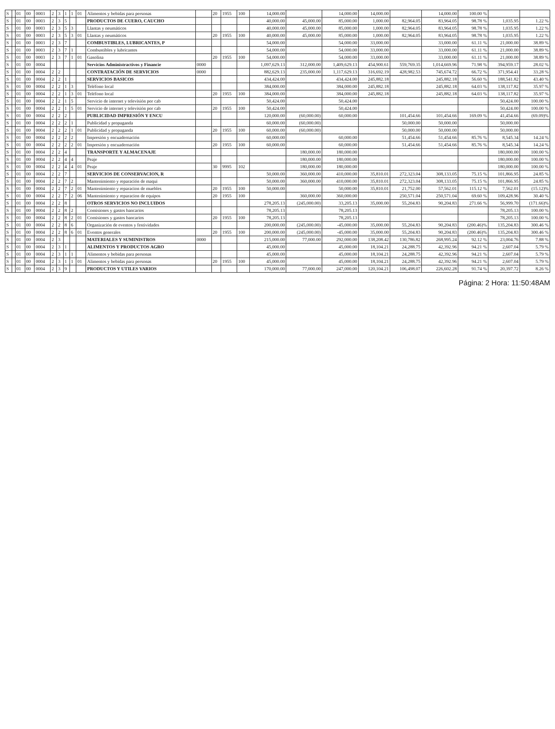| S | | 01 | 00 | 0003 | 2 | 3 | 1 | 1 | 01 | Alimentos y bebidas para personas | | 20 | 1955 | 100 | 14,000.00 | | 14,000.00 | 14,000.00 | | 14,000.00 | 100.00 % | | |
| S | | 01 | 00 | 0003 | 2 | 3 | 5 | | | PRODUCTOS DE CUERO, CAUCHO | | | | | 40,000.00 | 45,000.00 | 85,000.00 | 1,000.00 | 82,964.05 | 83,964.05 | 98.78 % | 1,035.95 | 1.22 % |
| S | | 01 | 00 | 0003 | 2 | 3 | 5 | 3 | | Llantas y neumáticos | | | | | 40,000.00 | 45,000.00 | 85,000.00 | 1,000.00 | 82,964.05 | 83,964.05 | 98.78 % | 1,035.95 | 1.22 % |
| S | | 01 | 00 | 0003 | 2 | 3 | 5 | 3 | 01 | Llantas y neumáticos | | 20 | 1955 | 100 | 40,000.00 | 45,000.00 | 85,000.00 | 1,000.00 | 82,964.05 | 83,964.05 | 98.78 % | 1,035.95 | 1.22 % |
| S | | 01 | 00 | 0003 | 2 | 3 | 7 | | | COMBUSTIBLES, LUBRICANTES, P | | | | | 54,000.00 | | 54,000.00 | 33,000.00 | | 33,000.00 | 61.11 % | 21,000.00 | 38.89 % |
| S | | 01 | 00 | 0003 | 2 | 3 | 7 | 1 | | Combustibles y lubricantes | | | | | 54,000.00 | | 54,000.00 | 33,000.00 | | 33,000.00 | 61.11 % | 21,000.00 | 38.89 % |
| S | | 01 | 00 | 0003 | 2 | 3 | 7 | 1 | 01 | Gasolina | | 20 | 1955 | 100 | 54,000.00 | | 54,000.00 | 33,000.00 | | 33,000.00 | 61.11 % | 21,000.00 | 38.89 % |
| S | | 01 | 00 | 0004 | | | | | | Servicios Administractivos y Financie | 0000 | | | | 1,097,629.13 | 312,000.00 | 1,409,629.13 | 454,900.61 | 559,769.35 | 1,014,669.96 | 71.98 % | 394,959.17 | 28.02 % |
| S | | 01 | 00 | 0004 | 2 | 2 | | | | CONTRATACIÓN DE SERVICIOS | 0000 | | | | 882,629.13 | 235,000.00 | 1,117,629.13 | 316,692.19 | 428,982.53 | 745,674.72 | 66.72 % | 371,954.41 | 33.28 % |
| S | | 01 | 00 | 0004 | 2 | 2 | 1 | | | SERVICIOS BASICOS | | | | | 434,424.00 | | 434,424.00 | 245,882.18 | | 245,882.18 | 56.60 % | 188,541.82 | 43.40 % |
| S | | 01 | 00 | 0004 | 2 | 2 | 1 | 3 | | Teléfono local | | | | | 384,000.00 | | 384,000.00 | 245,882.18 | | 245,882.18 | 64.03 % | 138,117.82 | 35.97 % |
| S | | 01 | 00 | 0004 | 2 | 2 | 1 | 3 | 01 | Teléfono local | | 20 | 1955 | 100 | 384,000.00 | | 384,000.00 | 245,882.18 | | 245,882.18 | 64.03 % | 138,117.82 | 35.97 % |
| S | | 01 | 00 | 0004 | 2 | 2 | 1 | 5 | | Servicio de internet y televisión por cab | | | | | 50,424.00 | | 50,424.00 | | | | | 50,424.00 | 100.00 % |
| S | | 01 | 00 | 0004 | 2 | 2 | 1 | 5 | 01 | Servicio de internet y televisión por cab | | 20 | 1955 | 100 | 50,424.00 | | 50,424.00 | | | | | 50,424.00 | 100.00 % |
| S | | 01 | 00 | 0004 | 2 | 2 | 2 | | | PUBLICIDAD IMPRESIÓN Y ENCU | | | | | 120,000.00 | (60,000.00) | 60,000.00 | | 101,454.66 | 101,454.66 | 169.09 % | 41,454.66 | (69.09)% |
| S | | 01 | 00 | 0004 | 2 | 2 | 2 | 1 | | Publicidad y propaganda | | | | | 60,000.00 | (60,000.00) | | | 50,000.00 | 50,000.00 | | 50,000.00 | |
| S | | 01 | 00 | 0004 | 2 | 2 | 2 | 1 | 01 | Publicidad y propaganda | | 20 | 1955 | 100 | 60,000.00 | (60,000.00) | | | 50,000.00 | 50,000.00 | | 50,000.00 | |
| S | | 01 | 00 | 0004 | 2 | 2 | 2 | 2 | | Impresión y encuadernación | | | | | 60,000.00 | | 60,000.00 | | 51,454.66 | 51,454.66 | 85.76 % | 8,545.34 | 14.24 % |
| S | | 01 | 00 | 0004 | 2 | 2 | 2 | 2 | 01 | Impresión y encuadernación | | 20 | 1955 | 100 | 60,000.00 | | 60,000.00 | | 51,454.66 | 51,454.66 | 85.76 % | 8,545.34 | 14.24 % |
| S | | 01 | 00 | 0004 | 2 | 2 | 4 | | | TRANSPORTE Y ALMACENAJE | | | | | | 180,000.00 | 180,000.00 | | | | | 180,000.00 | 100.00 % |
| S | | 01 | 00 | 0004 | 2 | 2 | 4 | 4 | | Peaje | | | | | | 180,000.00 | 180,000.00 | | | | | 180,000.00 | 100.00 % |
| S | | 01 | 00 | 0004 | 2 | 2 | 4 | 4 | 01 | Peaje | | 30 | 9995 | 102 | | 180,000.00 | 180,000.00 | | | | | 180,000.00 | 100.00 % |
| S | | 01 | 00 | 0004 | 2 | 2 | 7 | | | SERVICIOS DE CONSERVACION, R | | | | | 50,000.00 | 360,000.00 | 410,000.00 | 35,810.01 | 272,323.04 | 308,133.05 | 75.15 % | 101,866.95 | 24.85 % |
| S | | 01 | 00 | 0004 | 2 | 2 | 7 | 2 | | Mantenimiento y reparación de maqui | | | | | 50,000.00 | 360,000.00 | 410,000.00 | 35,810.01 | 272,323.04 | 308,133.05 | 75.15 % | 101,866.95 | 24.85 % |
| S | | 01 | 00 | 0004 | 2 | 2 | 7 | 2 | 01 | Mantenimiento y reparacion de muebles | | 20 | 1955 | 100 | 50,000.00 | | 50,000.00 | 35,810.01 | 21,752.00 | 57,562.01 | 115.12 % | 7,562.01 | (15.12)% |
| S | | 01 | 00 | 0004 | 2 | 2 | 7 | 2 | 06 | Mantenimiento y reparacion de equipos | | 20 | 1955 | 100 | | 360,000.00 | 360,000.00 | | 250,571.04 | 250,571.04 | 69.60 % | 109,428.96 | 30.40 % |
| S | | 01 | 00 | 0004 | 2 | 2 | 8 | | | OTROS SERVICIOS NO INCLUIDOS | | | | | 278,205.13 | (245,000.00) | 33,205.13 | 35,000.00 | 55,204.83 | 90,204.83 | 271.66 % | 56,999.70 | (171.66)% |
| S | | 01 | 00 | 0004 | 2 | 2 | 8 | 2 | | Comisiones y gastos bancarios | | | | | 78,205.13 | | 78,205.13 | | | | | 78,205.13 | 100.00 % |
| S | | 01 | 00 | 0004 | 2 | 2 | 8 | 2 | 01 | Comisiones y gastos bancarios | | 20 | 1955 | 100 | 78,205.13 | | 78,205.13 | | | | | 78,205.13 | 100.00 % |
| S | | 01 | 00 | 0004 | 2 | 2 | 8 | 6 | | Organización de eventos y festividades | | | | | 200,000.00 | (245,000.00) | -45,000.00 | 35,000.00 | 55,204.83 | 90,204.83 | (200.46)% | 135,204.83 | 300.46 % |
| S | | 01 | 00 | 0004 | 2 | 2 | 8 | 6 | 01 | Eventos generales | | 20 | 1955 | 100 | 200,000.00 | (245,000.00) | -45,000.00 | 35,000.00 | 55,204.83 | 90,204.83 | (200.46)% | 135,204.83 | 300.46 % |
| S | | 01 | 00 | 0004 | 2 | 3 | | | | MATERIALES Y SUMINISTROS | 0000 | | | | 215,000.00 | 77,000.00 | 292,000.00 | 138,208.42 | 130,786.82 | 268,995.24 | 92.12 % | 23,004.76 | 7.88 % |
| S | | 01 | 00 | 0004 | 2 | 3 | 1 | | | ALIMENTOS Y PRODUCTOS AGRO | | | | | 45,000.00 | | 45,000.00 | 18,104.21 | 24,288.75 | 42,392.96 | 94.21 % | 2,607.04 | 5.79 % |
| S | | 01 | 00 | 0004 | 2 | 3 | 1 | 1 | | Alimentos y bebidas para personas | | | | | 45,000.00 | | 45,000.00 | 18,104.21 | 24,288.75 | 42,392.96 | 94.21 % | 2,607.04 | 5.79 % |
| S | | 01 | 00 | 0004 | 2 | 3 | 1 | 1 | 01 | Alimentos y bebidas para personas | | 20 | 1955 | 100 | 45,000.00 | | 45,000.00 | 18,104.21 | 24,288.75 | 42,392.96 | 94.21 % | 2,607.04 | 5.79 % |
| S | | 01 | 00 | 0004 | 2 | 3 | 9 | | | PRODUCTOS Y UTILES VARIOS | | | | | 170,000.00 | 77,000.00 | 247,000.00 | 120,104.21 | 106,498.07 | 226,602.28 | 91.74 % | 20,397.72 | 8.26 % |
Página: 2 Hora: 11:50:48AM